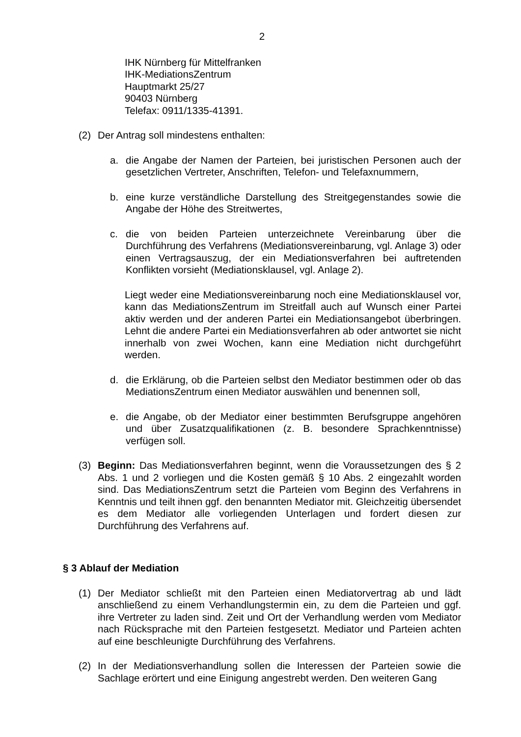2
IHK Nürnberg für Mittelfranken
IHK-MediationsZentrum
Hauptmarkt 25/27
90403 Nürnberg
Telefax: 0911/1335-41391.
(2) Der Antrag soll mindestens enthalten:
a. die Angabe der Namen der Parteien, bei juristischen Personen auch der gesetzlichen Vertreter, Anschriften, Telefon- und Telefaxnummern,
b. eine kurze verständliche Darstellung des Streitgegenstandes sowie die Angabe der Höhe des Streitwertes,
c. die von beiden Parteien unterzeichnete Vereinbarung über die Durchführung des Verfahrens (Mediationsvereinbarung, vgl. Anlage 3) oder einen Vertragsauszug, der ein Mediationsverfahren bei auftretenden Konflikten vorsieht (Mediationsklausel, vgl. Anlage 2).
Liegt weder eine Mediationsvereinbarung noch eine Mediationsklausel vor, kann das MediationsZentrum im Streitfall auch auf Wunsch einer Partei aktiv werden und der anderen Partei ein Mediationsangebot überbringen. Lehnt die andere Partei ein Mediationsverfahren ab oder antwortet sie nicht innerhalb von zwei Wochen, kann eine Mediation nicht durchgeführt werden.
d. die Erklärung, ob die Parteien selbst den Mediator bestimmen oder ob das MediationsZentrum einen Mediator auswählen und benennen soll,
e. die Angabe, ob der Mediator einer bestimmten Berufsgruppe angehören und über Zusatzqualifikationen (z. B. besondere Sprachkenntnisse) verfügen soll.
(3) Beginn: Das Mediationsverfahren beginnt, wenn die Voraussetzungen des § 2 Abs. 1 und 2 vorliegen und die Kosten gemäß § 10 Abs. 2 eingezahlt worden sind. Das MediationsZentrum setzt die Parteien vom Beginn des Verfahrens in Kenntnis und teilt ihnen ggf. den benannten Mediator mit. Gleichzeitig übersendet es dem Mediator alle vorliegenden Unterlagen und fordert diesen zur Durchführung des Verfahrens auf.
§ 3 Ablauf der Mediation
(1) Der Mediator schließt mit den Parteien einen Mediatorvertrag ab und lädt anschließend zu einem Verhandlungstermin ein, zu dem die Parteien und ggf. ihre Vertreter zu laden sind. Zeit und Ort der Verhandlung werden vom Mediator nach Rücksprache mit den Parteien festgesetzt. Mediator und Parteien achten auf eine beschleunigte Durchführung des Verfahrens.
(2) In der Mediationsverhandlung sollen die Interessen der Parteien sowie die Sachlage erörtert und eine Einigung angestrebt werden. Den weiteren Gang